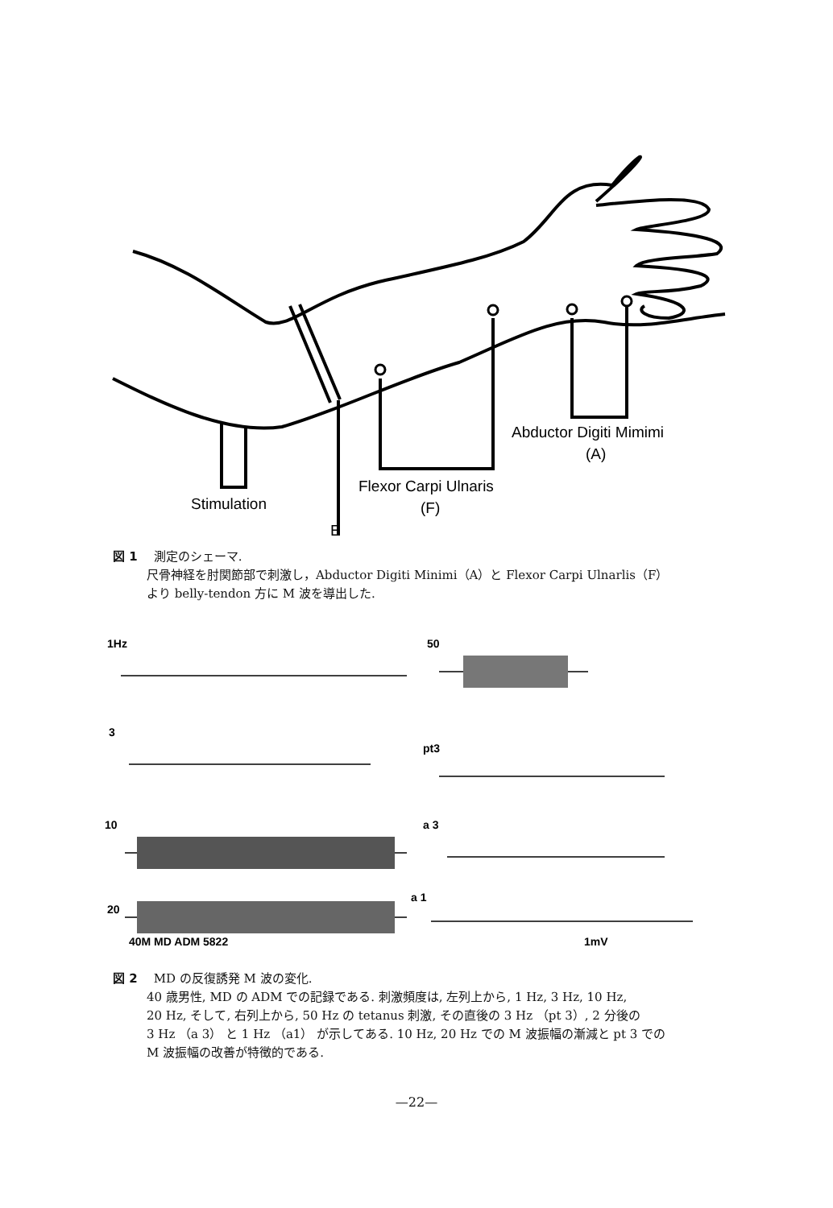Abductor Digiti Mimimi
(A)
Flexor Carpi Ulnaris
(F)
Stimulation
E
図 1 測定のシェーマ.
尺骨神経を肘関節部で刺激し，Abductor Digiti Minimi（A）と Flexor Carpi Ulnarlis（F）
より belly-tendon 方に M 波を導出した.
1Hz
50
3
pt3
10
a 3
20
a 1
40M MD ADM 5822
1mV
図 2 MD の反復誘発 M 波の変化.
40 歳男性, MD の ADM での記録である. 刺激頻度は, 左列上から, 1 Hz, 3 Hz, 10 Hz,
20 Hz, そして, 右列上から, 50 Hz の tetanus 刺激, その直後の 3 Hz （pt 3）, 2 分後の
3 Hz （a 3） と 1 Hz （a1） が示してある. 10 Hz, 20 Hz での M 波振幅の漸減と pt 3 での
M 波振幅の改善が特徴的である.
—22—